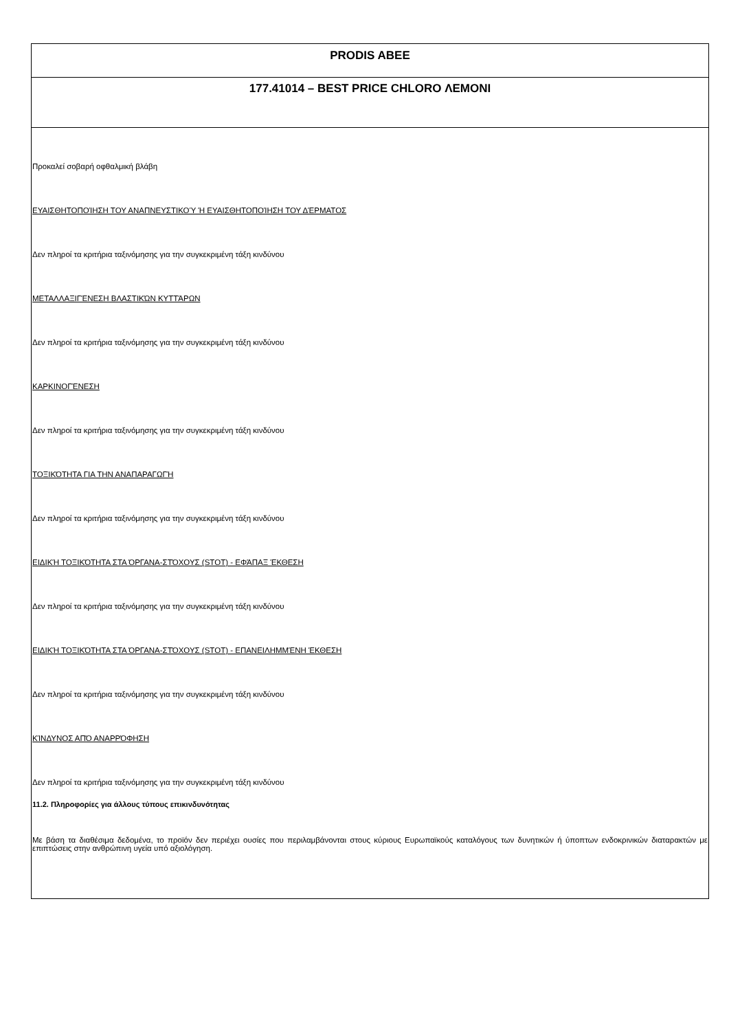PRODIS ABEE
177.41014 – BEST PRICE CHLORO ΛΕΜΟΝΙ
Προκαλεί σοβαρή οφθαλμική βλάβη
ΕΥΑΙΣΘΗΤΟΠΟΊΗΣΗ ΤΟΥ ΑΝΑΠΝΕΥΣΤΙΚΟΎ Ή ΕΥΑΙΣΘΗΤΟΠΟΊΗΣΗ ΤΟΥ ΔΈΡΜΑΤΟΣ
Δεν πληροί τα κριτήρια ταξινόμησης για την συγκεκριμένη τάξη κινδύνου
ΜΕΤΑΛΛΑΞΙΓΈΝΕΣΗ ΒΛΑΣΤΙΚΏΝ ΚΥΤΤΆΡΩΝ
Δεν πληροί τα κριτήρια ταξινόμησης για την συγκεκριμένη τάξη κινδύνου
ΚΑΡΚΙΝΟΓΈΝΕΣΗ
Δεν πληροί τα κριτήρια ταξινόμησης για την συγκεκριμένη τάξη κινδύνου
ΤΟΞΙΚΌΤΗΤΑ ΓΙΑ ΤΗΝ ΑΝΑΠΑΡΑΓΩΓΉ
Δεν πληροί τα κριτήρια ταξινόμησης για την συγκεκριμένη τάξη κινδύνου
ΕΙΔΙΚΉ ΤΟΞΙΚΌΤΗΤΑ ΣΤΑ ΌΡΓΑΝΑ-ΣΤΌΧΟΥΣ (STOT) - ΕΦΆΠΑΞ ΈΚΘΕΣΗ
Δεν πληροί τα κριτήρια ταξινόμησης για την συγκεκριμένη τάξη κινδύνου
ΕΙΔΙΚΉ ΤΟΞΙΚΌΤΗΤΑ ΣΤΑ ΌΡΓΑΝΑ-ΣΤΌΧΟΥΣ (STOT) - ΕΠΑΝΕΙΛΗΜΜΈΝΗ ΈΚΘΕΣΗ
Δεν πληροί τα κριτήρια ταξινόμησης για την συγκεκριμένη τάξη κινδύνου
ΚΊΝΔΥΝΟΣ ΑΠΌ ΑΝΑΡΡΌΦΗΣΗ
Δεν πληροί τα κριτήρια ταξινόμησης για την συγκεκριμένη τάξη κινδύνου
11.2. Πληροφορίες για άλλους τύπους επικινδυνότητας
Με βάση τα διαθέσιμα δεδομένα, το προϊόν δεν περιέχει ουσίες που περιλαμβάνονται στους κύριους Ευρωπαϊκούς καταλόγους των δυνητικών ή ύποπτων ενδοκρινικών διαταρακτών με επιπτώσεις στην ανθρώπινη υγεία υπό αξιολόγηση.